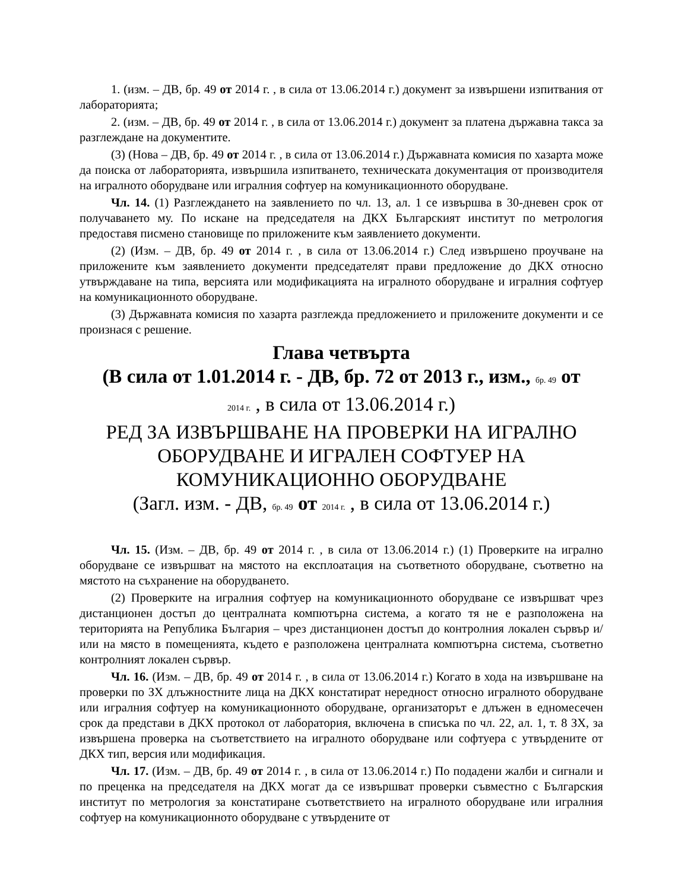1. (изм. – ДВ, бр. 49 от 2014 г. , в сила от 13.06.2014 г.) документ за извършени изпитвания от лабораторията;
2. (изм. – ДВ, бр. 49 от 2014 г. , в сила от 13.06.2014 г.) документ за платена държавна такса за разглеждане на документите.
(3) (Нова – ДВ, бр. 49 от 2014 г. , в сила от 13.06.2014 г.) Държавната комисия по хазарта може да поиска от лабораторията, извършила изпитването, техническата документация от производителя на игралното оборудване или игралния софтуер на комуникационното оборудване.
Чл. 14. (1) Разглеждането на заявлението по чл. 13, ал. 1 се извършва в 30-дневен срок от получаването му. По искане на председателя на ДКХ Българският институт по метрология предоставя писмено становище по приложените към заявлението документи.
(2) (Изм. – ДВ, бр. 49 от 2014 г. , в сила от 13.06.2014 г.) След извършено проучване на приложените към заявлението документи председателят прави предложение до ДКХ относно утвърждаване на типа, версията или модификацията на игралното оборудване и игралния софтуер на комуникационното оборудване.
(3) Държавната комисия по хазарта разглежда предложението и приложените документи и се произнася с решение.
Глава четвърта
(В сила от 1.01.2014 г. - ДВ, бр. 72 от 2013 г., изм., бр. 49 от
2014 г. , в сила от 13.06.2014 г.)
РЕД ЗА ИЗВЪРШВАНЕ НА ПРОВЕРКИ НА ИГРАЛНО ОБОРУДВАНЕ И ИГРАЛЕН СОФТУЕР НА КОМУНИКАЦИОННО ОБОРУДВАНЕ
(Загл. изм. - ДВ, бр. 49 от 2014 г. , в сила от 13.06.2014 г.)
Чл. 15. (Изм. – ДВ, бр. 49 от 2014 г. , в сила от 13.06.2014 г.) (1) Проверките на игрално оборудване се извършват на мястото на експлоатация на съответното оборудване, съответно на мястото на съхранение на оборудването.
(2) Проверките на игралния софтуер на комуникационното оборудване се извършват чрез дистанционен достъп до централната компютърна система, а когато тя не е разположена на територията на Република България – чрез дистанционен достъп до контролния локален сървър и/или на място в помещенията, където е разположена централната компютърна система, съответно контролният локален сървър.
Чл. 16. (Изм. – ДВ, бр. 49 от 2014 г. , в сила от 13.06.2014 г.) Когато в хода на извършване на проверки по ЗХ длъжностните лица на ДКХ констатират нередност относно игралното оборудване или игралния софтуер на комуникационното оборудване, организаторът е длъжен в едномесечен срок да представи в ДКХ протокол от лаборатория, включена в списъка по чл. 22, ал. 1, т. 8 ЗХ, за извършена проверка на съответствието на игралното оборудване или софтуера с утвърдените от ДКХ тип, версия или модификация.
Чл. 17. (Изм. – ДВ, бр. 49 от 2014 г. , в сила от 13.06.2014 г.) По подадени жалби и сигнали и по преценка на председателя на ДКХ могат да се извършват проверки съвместно с Българския институт по метрология за констатиране съответствието на игралното оборудване или игралния софтуер на комуникационното оборудване с утвърдените от